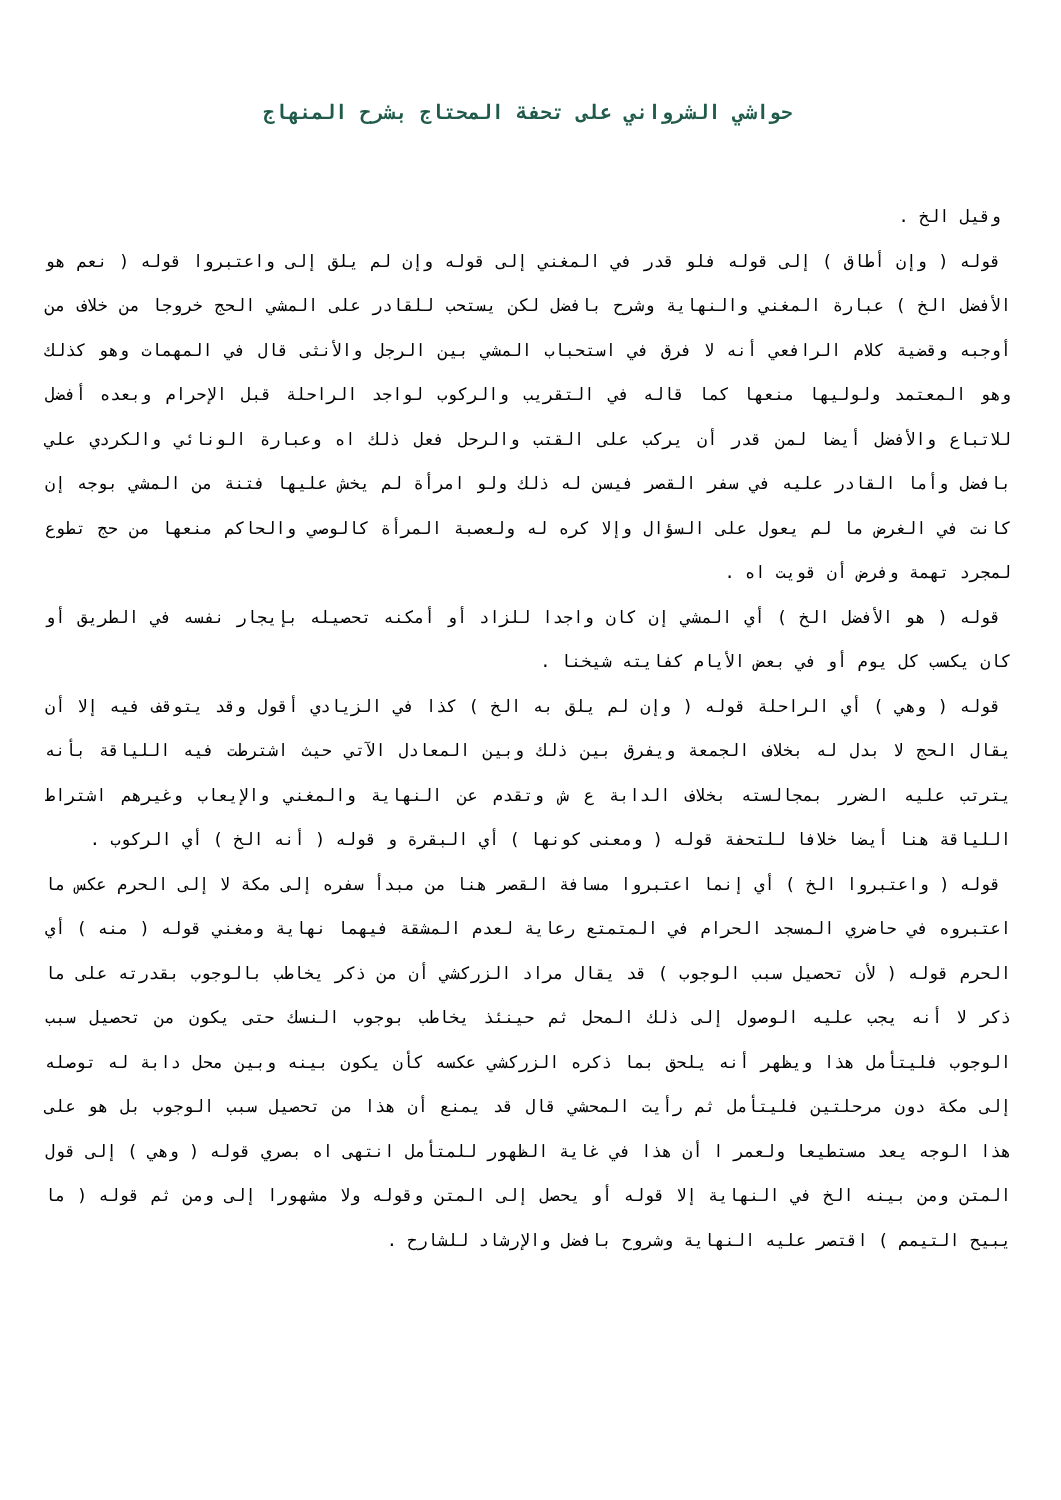حواشي الشرواني على تحفة المحتاج بشرح المنهاج
وقيل الخ .
قوله ( وإن أطاق ) إلى قوله فلو قدر في المغني إلى قوله وإن لم يلق إلى واعتبروا قوله ( نعم هو الأفضل الخ ) عبارة المغني والنهاية وشرح بافضل لكن يستحب للقادر على المشي الحج خروجا من خلاف من أوجبه وقضية كلام الرافعي أنه لا فرق في استحباب المشي بين الرجل والأنثى قال في المهمات وهو كذلك وهو المعتمد ولوليها منعها كما قاله في التقريب والركوب لواجد الراحلة قبل الإحرام وبعده أفضل للاتباع والأفضل أيضا لمن قدر أن يركب على القتب والرحل فعل ذلك اه وعبارة الونائي والكردي علي بافضل وأما القادر عليه في سفر القصر فيسن له ذلك ولو امرأة لم يخش عليها فتنة من المشي بوجه إن كانت في الغرض ما لم يعول على السؤال وإلا كره له ولعصبة المرأة كالوصي والحاكم منعها من حج تطوع لمجرد تهمة وفرض أن قويت اه .
قوله ( هو الأفضل الخ ) أي المشي إن كان واجدا للزاد أو أمكنه تحصيله بإيجار نفسه في الطريق أو كان يكسب كل يوم أو في بعض الأيام كفايته شيخنا .
قوله ( وهي ) أي الراحلة قوله ( وإن لم يلق به الخ ) كذا في الزيادي أقول وقد يتوقف فيه إلا أن يقال الحج لا بدل له بخلاف الجمعة ويفرق بين ذلك وبين المعادل الآتي حيث اشترطت فيه اللياقة بأنه يترتب عليه الضرر بمجالسته بخلاف الدابة ع ش وتقدم عن النهاية والمغني والإيعاب وغيرهم اشتراط اللياقة هنا أيضا خلافا للتحفة قوله ( ومعنى كونها ) أي البقرة و قوله ( أنه الخ ) أي الركوب .
قوله ( واعتبروا الخ ) أي إنما اعتبروا مسافة القصر هنا من مبدأ سفره إلى مكة لا إلى الحرم عكس ما اعتبروه في حاضري المسجد الحرام في المتمتع رعاية لعدم المشقة فيهما نهاية ومغني قوله ( منه ) أي الحرم قوله ( لأن تحصيل سبب الوجوب ) قد يقال مراد الزركشي أن من ذكر يخاطب بالوجوب بقدرته على ما ذكر لا أنه يجب عليه الوصول إلى ذلك المحل ثم حينئذ يخاطب بوجوب النسك حتى يكون من تحصيل سبب الوجوب فليتأمل هذا ويظهر أنه يلحق بما ذكره الزركشي عكسه كأن يكون بينه وبين محل دابة له توصله إلى مكة دون مرحلتين فليتأمل ثم رأيت المحشي قال قد يمنع أن هذا من تحصيل سبب الوجوب بل هو على هذا الوجه يعد مستطيعا ولعمر ا أن هذا في غاية الظهور للمتأمل انتهى اه بصري قوله ( وهي ) إلى قول المتن ومن بينه الخ في النهاية إلا قوله أو يحصل إلى المتن وقوله ولا مشهورا إلى ومن ثم قوله ( ما يبيح التيمم ) اقتصر عليه النهاية وشروح بافضل والإرشاد للشارح .